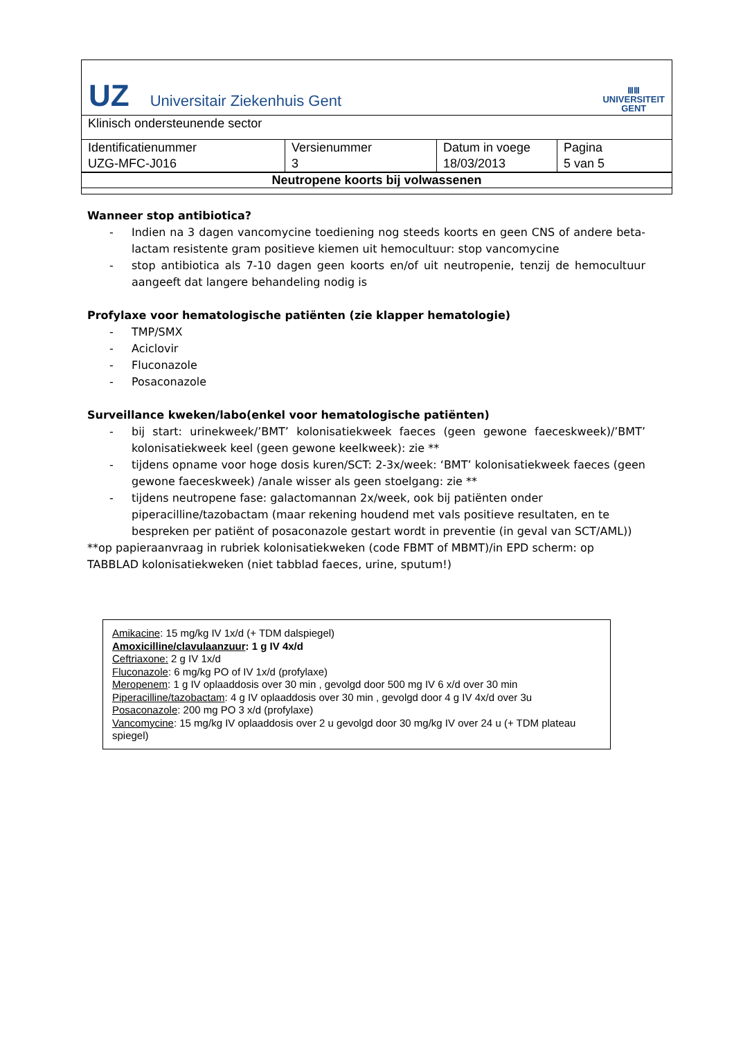UZ Universitair Ziekenhuis Gent
ⅢⅢ
UNIVERSITEIT
GENT
Klinisch ondersteunende sector
| Identificatienummer UZG-MFC-J016 | Versienummer 3 | Datum in voege 18/03/2013 | Pagina 5 van 5 |
Neutropene koorts bij volwassenen
Wanneer stop antibiotica?
- Indien na 3 dagen vancomycine toediening nog steeds koorts en geen CNS of andere beta-lactam resistente gram positieve kiemen uit hemocultuur: stop vancomycine
- stop antibiotica als 7-10 dagen geen koorts en/of uit neutropenie, tenzij de hemocultuur aangeeft dat langere behandeling nodig is
Profylaxe voor hematologische patiënten (zie klapper hematologie)
- TMP/SMX
- Aciclovir
- Fluconazole
- Posaconazole
Surveillance kweken/labo(enkel voor hematologische patiënten)
- bij start: urinekweek/’BMT’ kolonisatiekweek faeces (geen gewone faeceskweek)/’BMT’ kolonisatiekweek keel (geen gewone keelkweek): zie **
- tijdens opname voor hoge dosis kuren/SCT: 2-3x/week: ‘BMT’ kolonisatiekweek faeces (geen gewone faeceskweek) /anale wisser als geen stoelgang: zie **
- tijdens neutropene fase: galactomannan 2x/week, ook bij patiënten onder piperacilline/tazobactam (maar rekening houdend met vals positieve resultaten, en te bespreken per patiënt of posaconazole gestart wordt in preventie (in geval van SCT/AML))
**op papieraanvraag in rubriek kolonisatiekweken (code FBMT of MBMT)/in EPD scherm: op TABBLAD kolonisatiekweken (niet tabblad faeces, urine, sputum!)
Amikacine: 15 mg/kg IV 1x/d (+ TDM dalspiegel)
Amoxicilline/clavulaanzuur: 1 g IV 4x/d
Ceftriaxone: 2 g IV 1x/d
Fluconazole: 6 mg/kg PO of IV 1x/d (profylaxe)
Meropenem: 1 g IV oplaaddosis over 30 min , gevolgd door 500 mg IV 6 x/d over 30 min
Piperacilline/tazobactam: 4 g IV oplaaddosis over 30 min , gevolgd door 4 g IV 4x/d over 3u
Posaconazole: 200 mg PO 3 x/d (profylaxe)
Vancomycine: 15 mg/kg IV oplaaddosis over 2 u gevolgd door 30 mg/kg IV over 24 u (+ TDM plateau spiegel)